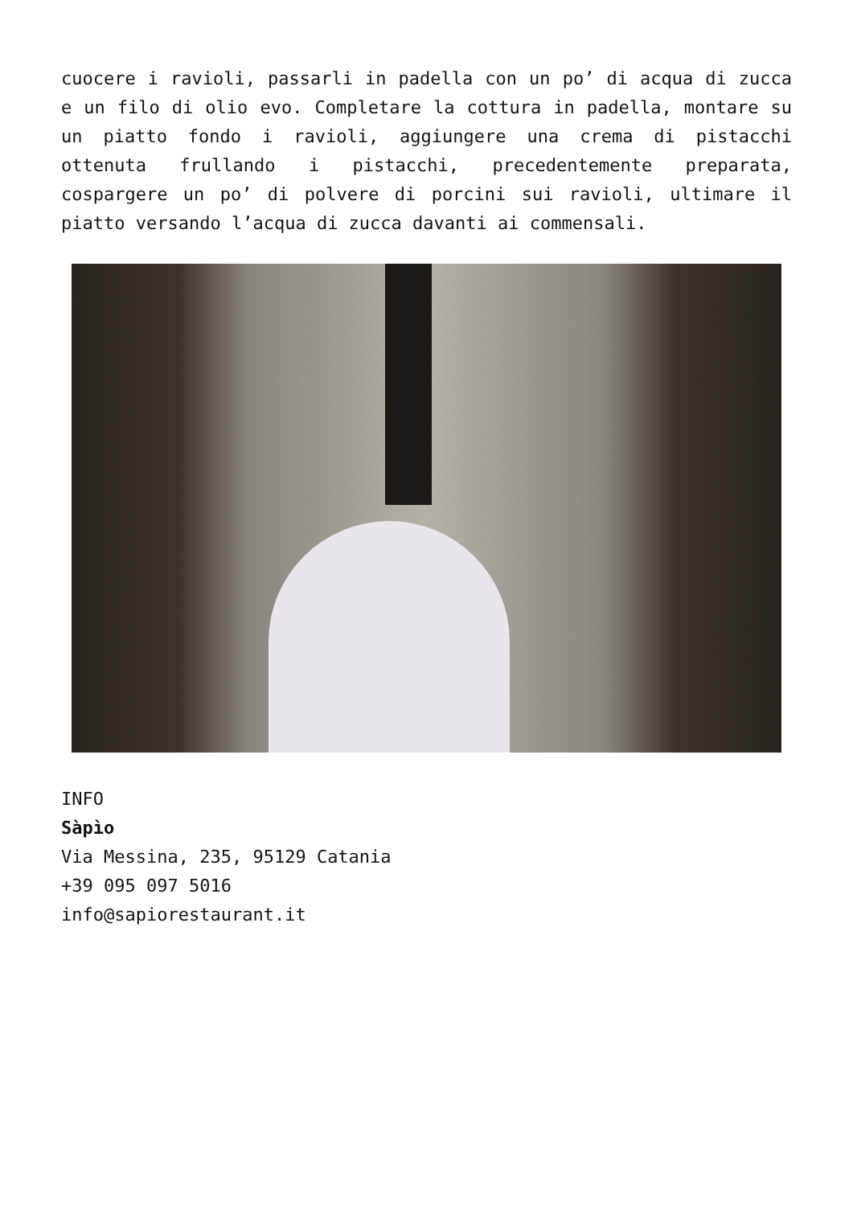cuocere i ravioli, passarli in padella con un po’ di acqua di zucca e un filo di olio evo. Completare la cottura in padella, montare su un piatto fondo i ravioli, aggiungere una crema di pistacchi ottenuta frullando i pistacchi, precedentemente preparata, cospargere un po’ di polvere di porcini sui ravioli, ultimare il piatto versando l’acqua di zucca davanti ai commensali.
INFO
Sàpìo
Via Messina, 235, 95129 Catania
+39 095 097 5016
info@sapiorestaurant.it